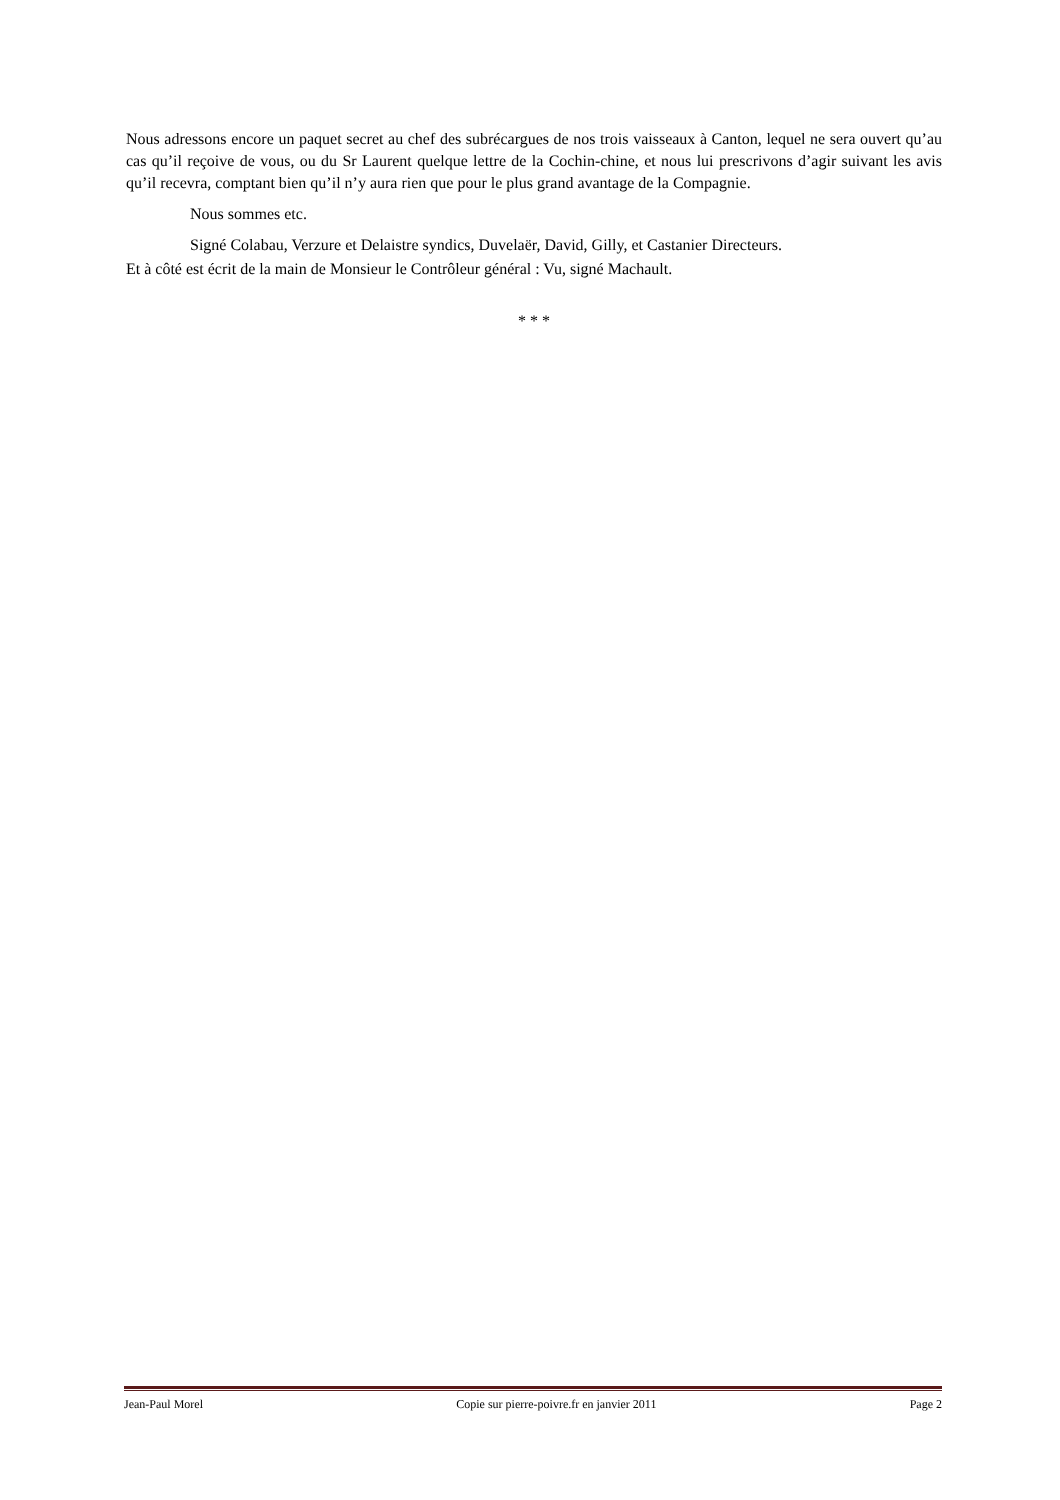Nous adressons encore un paquet secret au chef des subrécargues de nos trois vaisseaux à Canton, lequel ne sera ouvert qu’au cas qu’il reçoive de vous, ou du Sr Laurent quelque lettre de la Cochin-chine, et nous lui prescrivons d’agir suivant les avis qu’il recevra, comptant bien qu’il n’y aura rien que pour le plus grand avantage de la Compagnie.
Nous sommes etc.
Signé Colabau, Verzure et Delaistre syndics, Duvelaër, David, Gilly, et Castanier Directeurs.
Et à côté est écrit de la main de Monsieur le Contrôleur général : Vu, signé Machault.
* * *
Jean-Paul Morel Copie sur pierre-poivre.fr en janvier 2011 Page 2